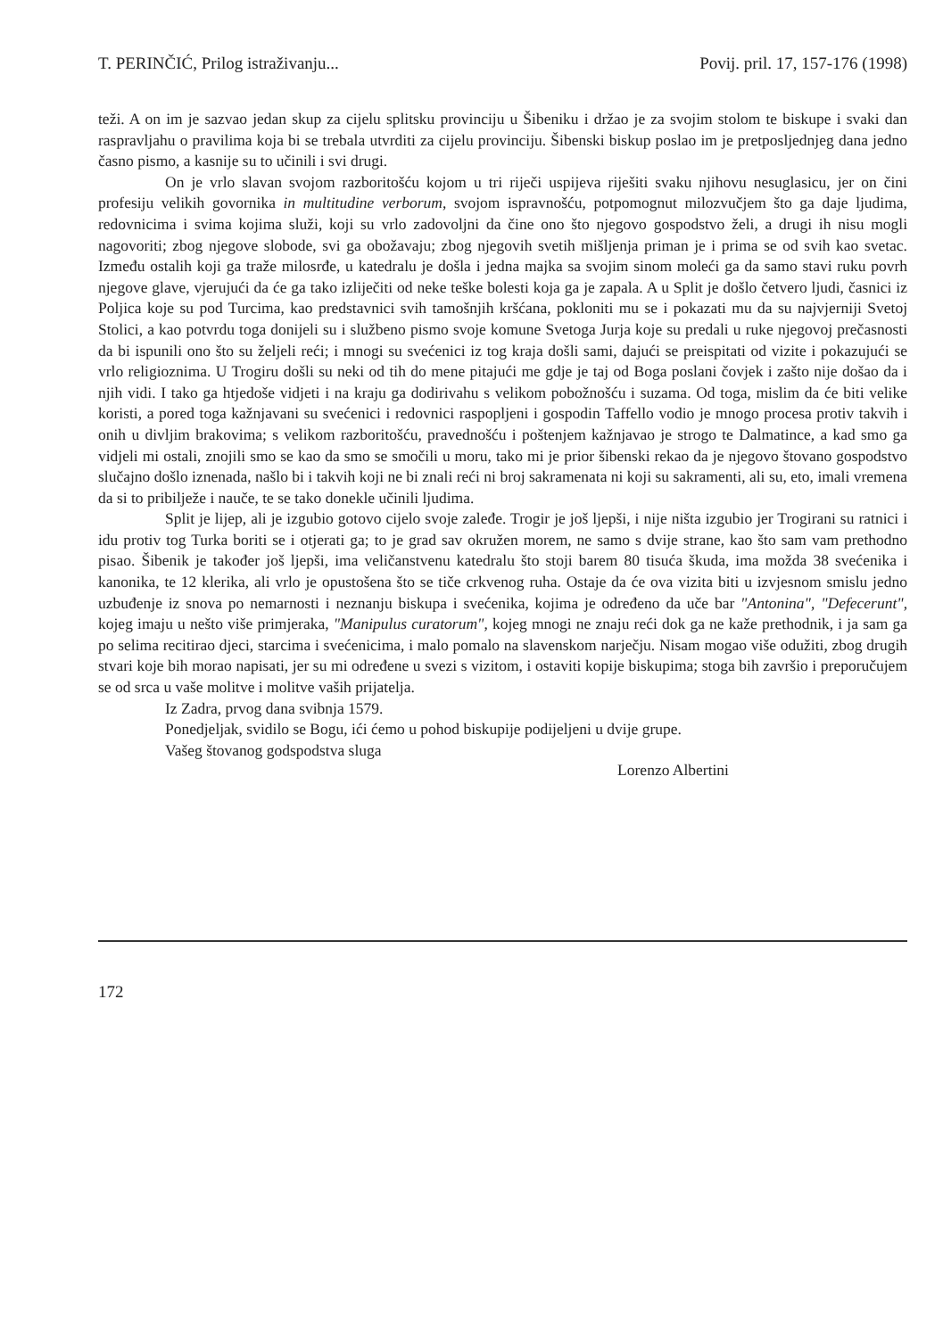T. PERINČIĆ, Prilog istraživanju... Povij. pril. 17, 157-176 (1998)
teži. A on im je sazvao jedan skup za cijelu splitsku provinciju u Šibeniku i držao je za svojim stolom te biskupe i svaki dan raspravljahu o pravilima koja bi se trebala utvrditi za cijelu provinciju. Šibenski biskup poslao im je pretposljednjeg dana jedno časno pismo, a kasnije su to učinili i svi drugi.
On je vrlo slavan svojom razboritošću kojom u tri riječi uspijeva riješiti svaku njihovu nesuglasicu, jer on čini profesiju velikih govornika in multitudine verborum, svojom ispravnošću, potpomognut milozvučjem što ga daje ljudima, redovnicima i svima kojima služi, koji su vrlo zadovoljni da čine ono što njegovo gospodstvo želi, a drugi ih nisu mogli nagovoriti; zbog njegove slobode, svi ga obožavaju; zbog njegovih svetih mišljenja priman je i prima se od svih kao svetac. Između ostalih koji ga traže milosrđe, u katedralu je došla i jedna majka sa svojim sinom moleći ga da samo stavi ruku povrh njegove glave, vjerujući da će ga tako izliječiti od neke teške bolesti koja ga je zapala. A u Split je došlo četvero ljudi, časnici iz Poljica koje su pod Turcima, kao predstavnici svih tamošnjih kršćana, pokloniti mu se i pokazati mu da su najvjerniji Svetoj Stolici, a kao potvrdu toga donijeli su i službeno pismo svoje komune Svetoga Jurja koje su predali u ruke njegovoj prečasnosti da bi ispunili ono što su željeli reći; i mnogi su svećenici iz tog kraja došli sami, dajući se preispitati od vizite i pokazujući se vrlo religioznima. U Trogiru došli su neki od tih do mene pitajući me gdje je taj od Boga poslani čovjek i zašto nije došao da i njih vidi. I tako ga htjedoše vidjeti i na kraju ga dodirivahu s velikom pobožnošću i suzama. Od toga, mislim da će biti velike koristi, a pored toga kažnjavani su svećenici i redovnici raspopljeni i gospodin Taffello vodio je mnogo procesa protiv takvih i onih u divljim brakovima; s velikom razboritošću, pravednošću i poštenjem kažnjavao je strogo te Dalmatince, a kad smo ga vidjeli mi ostali, znojili smo se kao da smo se smočili u moru, tako mi je prior šibenski rekao da je njegovo štovano gospodstvo slučajno došlo iznenada, našlo bi i takvih koji ne bi znali reći ni broj sakramenata ni koji su sakramenti, ali su, eto, imali vremena da si to pribilježe i nauče, te se tako donekle učinili ljudima.
Split je lijep, ali je izgubio gotovo cijelo svoje zaleđe. Trogir je još ljepši, i nije ništa izgubio jer Trogirani su ratnici i idu protiv tog Turka boriti se i otjerati ga; to je grad sav okružen morem, ne samo s dvije strane, kao što sam vam prethodno pisao. Šibenik je također još ljepši, ima veličanstvenu katedralu što stoji barem 80 tisuća škuda, ima možda 38 svećenika i kanonika, te 12 klerika, ali vrlo je opustošena što se tiče crkvenog ruha. Ostaje da će ova vizita biti u izvjesnom smislu jedno uzbuđenje iz snova po nemarnosti i neznanju biskupa i svećenika, kojima je određeno da uče bar "Antonina", "Defecerunt", kojeg imaju u nešto više primjeraka, "Manipulus curatorum", kojeg mnogi ne znaju reći dok ga ne kaže prethodnik, i ja sam ga po selima recitirao djeci, starcima i svećenicima, i malo pomalo na slavenskom narječju. Nisam mogao više odužiti, zbog drugih stvari koje bih morao napisati, jer su mi određene u svezi s vizitom, i ostaviti kopije biskupima; stoga bih završio i preporučujem se od srca u vaše molitve i molitve vaših prijatelja.
Iz Zadra, prvog dana svibnja 1579.
Ponedjeljak, svidilo se Bogu, ići ćemo u pohod biskupije podijeljeni u dvije grupe.
Vašeg štovanog godspodstva sluga
Lorenzo Albertini
172